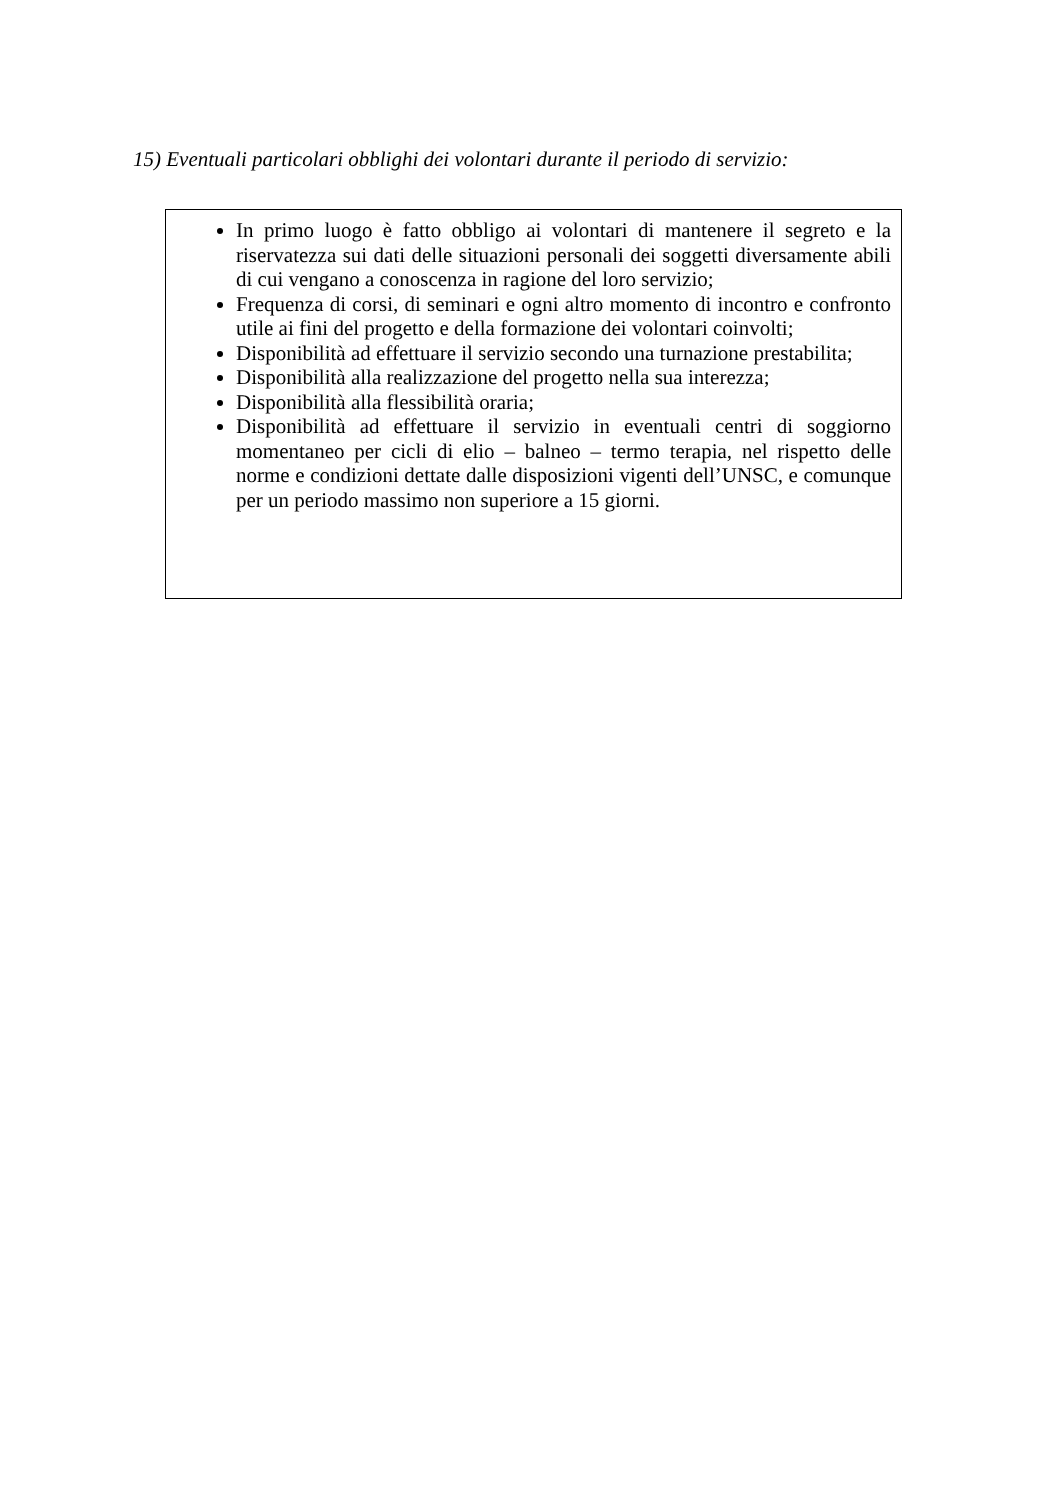15) Eventuali particolari obblighi dei volontari durante il periodo di servizio:
In primo luogo è fatto obbligo ai volontari di mantenere il segreto e la riservatezza sui dati delle situazioni personali dei soggetti diversamente abili di cui vengano a conoscenza in ragione del loro servizio;
Frequenza di corsi, di seminari e ogni altro momento di incontro e confronto utile ai fini del progetto e della formazione dei volontari coinvolti;
Disponibilità ad effettuare il servizio secondo una turnazione prestabilita;
Disponibilità alla realizzazione del progetto nella sua interezza;
Disponibilità alla flessibilità oraria;
Disponibilità ad effettuare il servizio in eventuali centri di soggiorno momentaneo per cicli di elio – balneo – termo terapia, nel rispetto delle norme e condizioni dettate dalle disposizioni vigenti dell’UNSC, e comunque per un periodo massimo non superiore a 15 giorni.